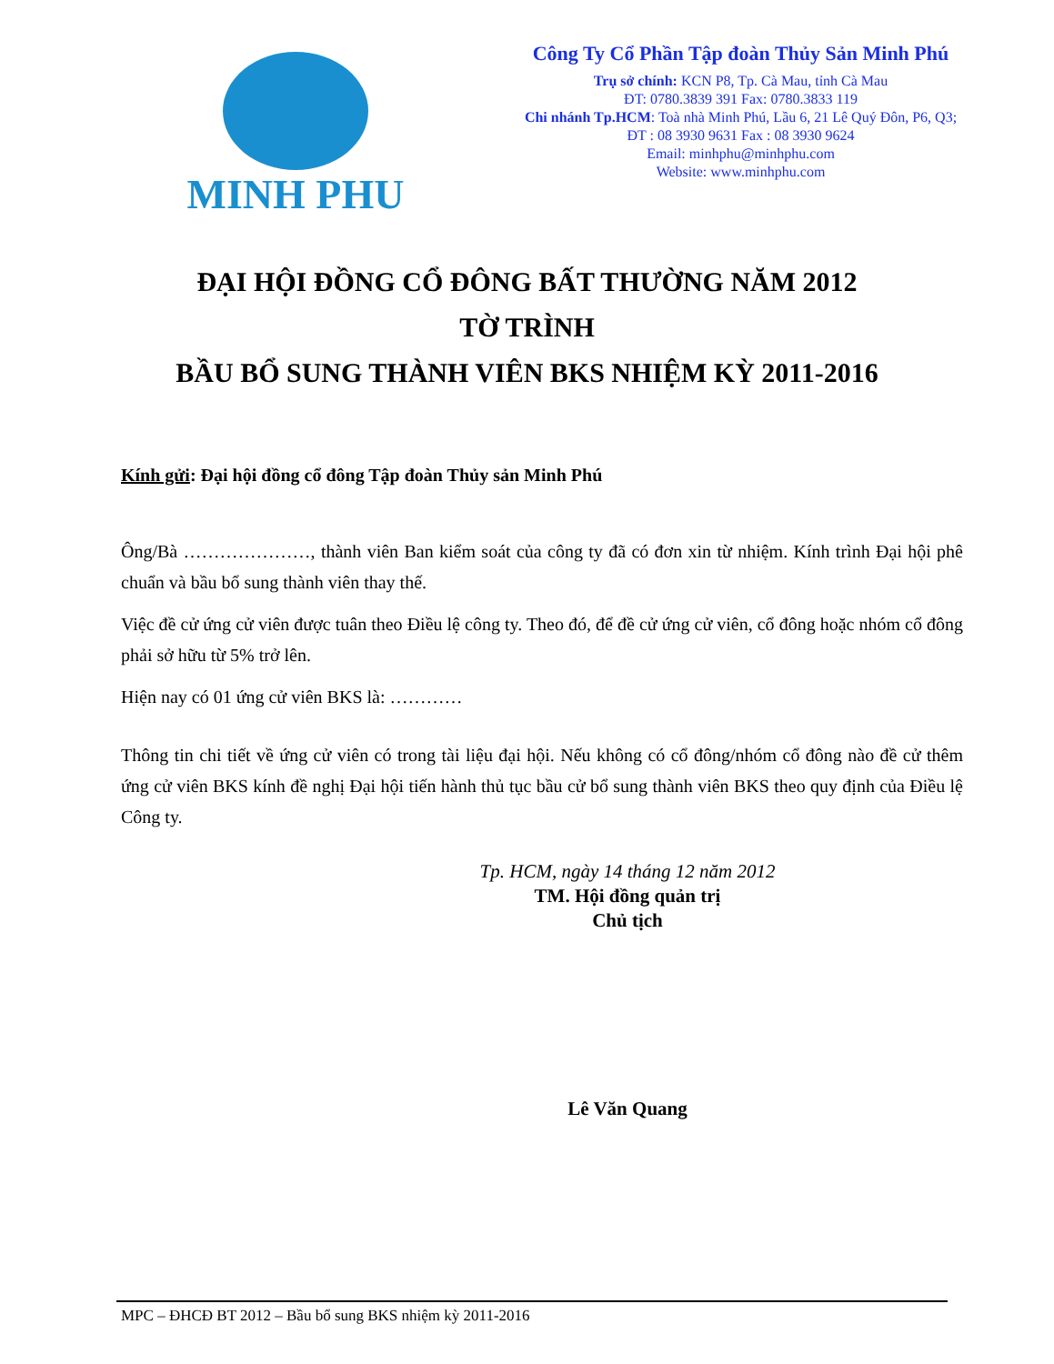MINH PHU
Công Ty Cổ Phần Tập đoàn Thủy Sản Minh Phú
Trụ sở chính: KCN P8, Tp. Cà Mau, tỉnh Cà Mau
ĐT: 0780.3839 391 Fax: 0780.3833 119
Chi nhánh Tp.HCM: Toà nhà Minh Phú, Lầu 6, 21 Lê Quý Đôn, P6, Q3;
ĐT : 08 3930 9631 Fax : 08 3930 9624
Email: minhphu@minhphu.com
Website: www.minhphu.com
ĐẠI HỘI ĐỒNG CỔ ĐÔNG BẤT THƯỜNG NĂM 2012
TỜ TRÌNH
BẦU BỔ SUNG THÀNH VIÊN BKS NHIỆM KỲ 2011-2016
Kính gửi: Đại hội đồng cổ đông Tập đoàn Thủy sản Minh Phú
Ông/Bà …………………, thành viên Ban kiểm soát của công ty đã có đơn xin từ nhiệm. Kính trình Đại hội phê chuẩn và bầu bổ sung thành viên thay thế.
Việc đề cử ứng cử viên được tuân theo Điều lệ công ty. Theo đó, để đề cử ứng cử viên, cổ đông hoặc nhóm cổ đông phải sở hữu từ 5% trở lên.
Hiện nay có 01 ứng cử viên BKS là: …………
Thông tin chi tiết về ứng cử viên có trong tài liệu đại hội. Nếu không có cổ đông/nhóm cổ đông nào đề cử thêm ứng cử viên BKS kính đề nghị Đại hội tiến hành thủ tục bầu cử bổ sung thành viên BKS theo quy định của Điều lệ Công ty.
Tp. HCM, ngày 14 tháng 12 năm 2012
TM. Hội đồng quản trị
Chủ tịch
Lê Văn Quang
MPC – ĐHCĐ BT 2012 – Bầu bổ sung BKS nhiệm kỳ 2011-2016